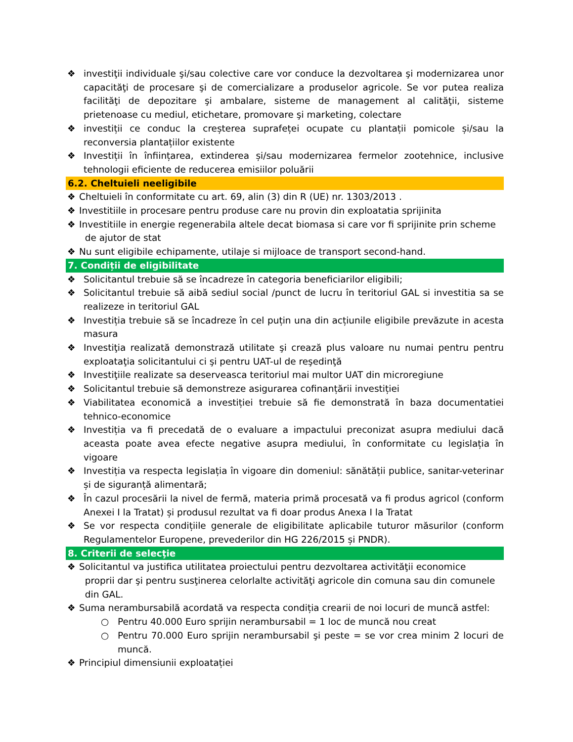❖ investiţii individuale şi/sau colective care vor conduce la dezvoltarea şi modernizarea unor capacităţi de procesare şi de comercializare a produselor agricole. Se vor putea realiza facilităţi de depozitare şi ambalare, sisteme de management al calităţii, sisteme prietenoase cu mediul, etichetare, promovare şi marketing, colectare
❖ investiții ce conduc la creșterea suprafeței ocupate cu plantații pomicole și/sau la reconversia plantațiilor existente
❖ Investiții în înființarea, extinderea și/sau modernizarea fermelor zootehnice, inclusive tehnologii eficiente de reducerea emisiilor poluării
6.2. Cheltuieli neeligibile
❖ Cheltuieli în conformitate cu art. 69, alin (3) din R (UE) nr. 1303/2013 .
❖ Investitiile in procesare pentru produse care nu provin din exploatatia sprijinita
❖ Investitiile in energie regenerabila altele decat biomasa si care vor fi sprijinite prin scheme
de ajutor de stat
❖ Nu sunt eligibile echipamente, utilaje si mijloace de transport second-hand.
7. Condiții de eligibilitate
❖ Solicitantul trebuie să se încadreze în categoria beneficiarilor eligibili;
❖ Solicitantul trebuie să aibă sediul social /punct de lucru în teritoriul GAL si investitia sa se realizeze in teritoriul GAL
❖ Investiția trebuie să se încadreze în cel puțin una din acțiunile eligibile prevăzute in acesta masura
❖ Investiţia realizată demonstrază utilitate şi crează plus valoare nu numai pentru pentru exploataţia solicitantului ci şi pentru UAT-ul de reşedinţă
❖ Investiţiile realizate sa deserveasca teritoriul mai multor UAT din microregiune
❖ Solicitantul trebuie să demonstreze asigurarea cofinanțării investiției
❖ Viabilitatea economică a investiției trebuie să fie demonstrată în baza documentatiei tehnico-economice
❖ Investiția va fi precedată de o evaluare a impactului preconizat asupra mediului dacă aceasta poate avea efecte negative asupra mediului, în conformitate cu legislația în vigoare
❖ Investiția va respecta legislația în vigoare din domeniul: sănătății publice, sanitar-veterinar și de siguranță alimentară;
❖ În cazul procesării la nivel de fermă, materia primă procesată va fi produs agricol (conform Anexei I la Tratat) și produsul rezultat va fi doar produs Anexa I la Tratat
❖ Se vor respecta condițiile generale de eligibilitate aplicabile tuturor măsurilor (conform Regulamentelor Europene, prevederilor din HG 226/2015 și PNDR).
8. Criterii de selecţie
❖ Solicitantul va justifica utilitatea proiectului pentru dezvoltarea activităţii economice
proprii dar şi pentru susţinerea celorlalte activităţi agricole din comuna sau din comunele
din GAL.
❖ Suma nerambursabilă acordată va respecta condiția crearii de noi locuri de muncă astfel:
○ Pentru 40.000 Euro sprijin nerambursabil = 1 loc de muncă nou creat
○ Pentru 70.000 Euro sprijin nerambursabil şi peste = se vor crea minim 2 locuri de muncă.
❖ Principiul dimensiunii exploatației